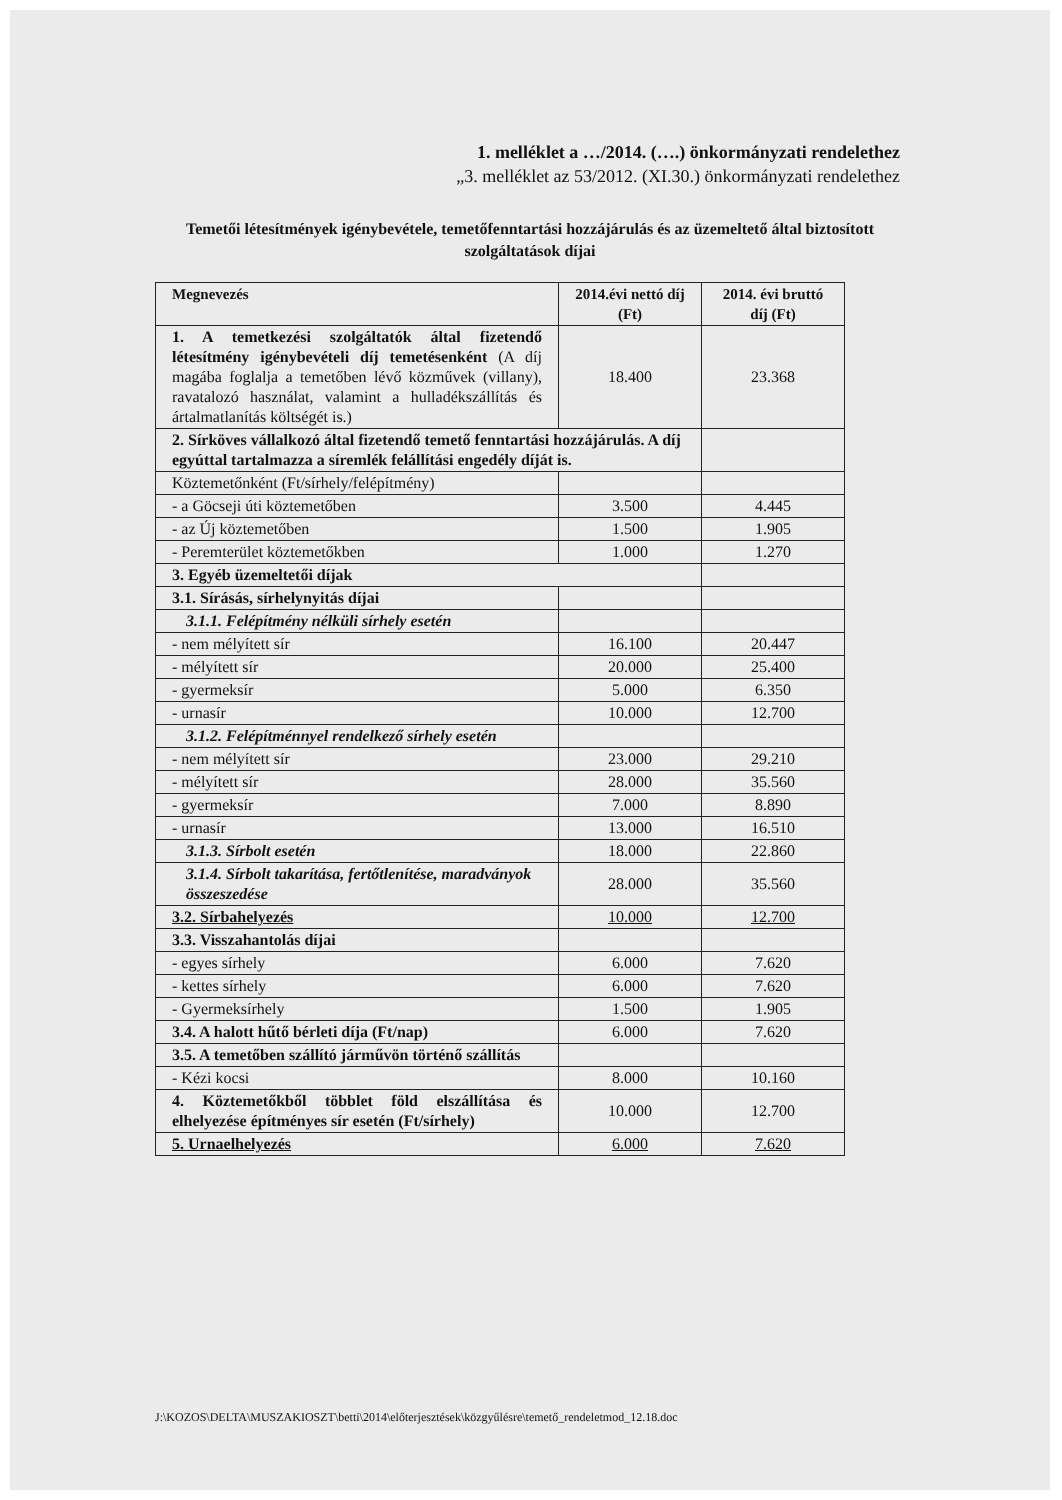1. melléklet a …/2014. (….) önkormányzati rendelethez
„3. melléklet az 53/2012. (XI.30.) önkormányzati rendelethez
Temetői létesítmények igénybevétele, temetőfenntartási hozzájárulás és az üzemeltető által biztosított szolgáltatások díjai
| Megnevezés | 2014.évi nettó díj (Ft) | 2014. évi bruttó díj (Ft) |
| --- | --- | --- |
| 1. A temetkezési szolgáltatók által fizetendő létesítmény igénybevételi díj temetésenként (A díj magába foglalja a temetőben lévő közművek (villany), ravatalozó használat, valamint a hulladékszállítás és ártalmatlanítás költségét is.) | 18.400 | 23.368 |
| 2. Sírköves vállalkozó által fizetendő temető fenntartási hozzájárulás. A díj egyúttal tartalmazza a síremlék felállítási engedély díját is. | | |
| Köztemetőnként (Ft/sírhely/felépítmény) | | |
| - a Göcseji úti köztemetőben | 3.500 | 4.445 |
| - az Új köztemetőben | 1.500 | 1.905 |
| - Peremterület köztemetőkben | 1.000 | 1.270 |
| 3. Egyéb üzemeltetői díjak | | |
| 3.1. Sírásás, sírhelynyitás díjai | | |
| 3.1.1. Felépítmény nélküli sírhely esetén | | |
| - nem mélyített sír | 16.100 | 20.447 |
| - mélyített sír | 20.000 | 25.400 |
| - gyermeksír | 5.000 | 6.350 |
| - urnasír | 10.000 | 12.700 |
| 3.1.2. Felépítménnyel rendelkező sírhely esetén | | |
| - nem mélyített sír | 23.000 | 29.210 |
| - mélyített sír | 28.000 | 35.560 |
| - gyermeksír | 7.000 | 8.890 |
| - urnasír | 13.000 | 16.510 |
| 3.1.3. Sírbolt esetén | 18.000 | 22.860 |
| 3.1.4. Sírbolt takarítása, fertőtlenítése, maradványok összeszedése | 28.000 | 35.560 |
| 3.2. Sírbahelyezés | 10.000 | 12.700 |
| 3.3. Visszahantolás díjai | | |
| - egyes sírhely | 6.000 | 7.620 |
| - kettes sírhely | 6.000 | 7.620 |
| - Gyermeksírhely | 1.500 | 1.905 |
| 3.4. A halott hűtő bérleti díja (Ft/nap) | 6.000 | 7.620 |
| 3.5. A temetőben szállító járművön történő szállítás | | |
| - Kézi kocsi | 8.000 | 10.160 |
| 4. Köztemetőkből többlet föld elszállítása és elhelyezése építményes sír esetén (Ft/sírhely) | 10.000 | 12.700 |
| 5. Urnaelhelyezés | 6.000 | 7.620 |
J:\KOZOS\DELTA\MUSZAKIOSZT\betti\2014\előterjesztések\közgyűlésre\temető_rendeletmod_12.18.doc